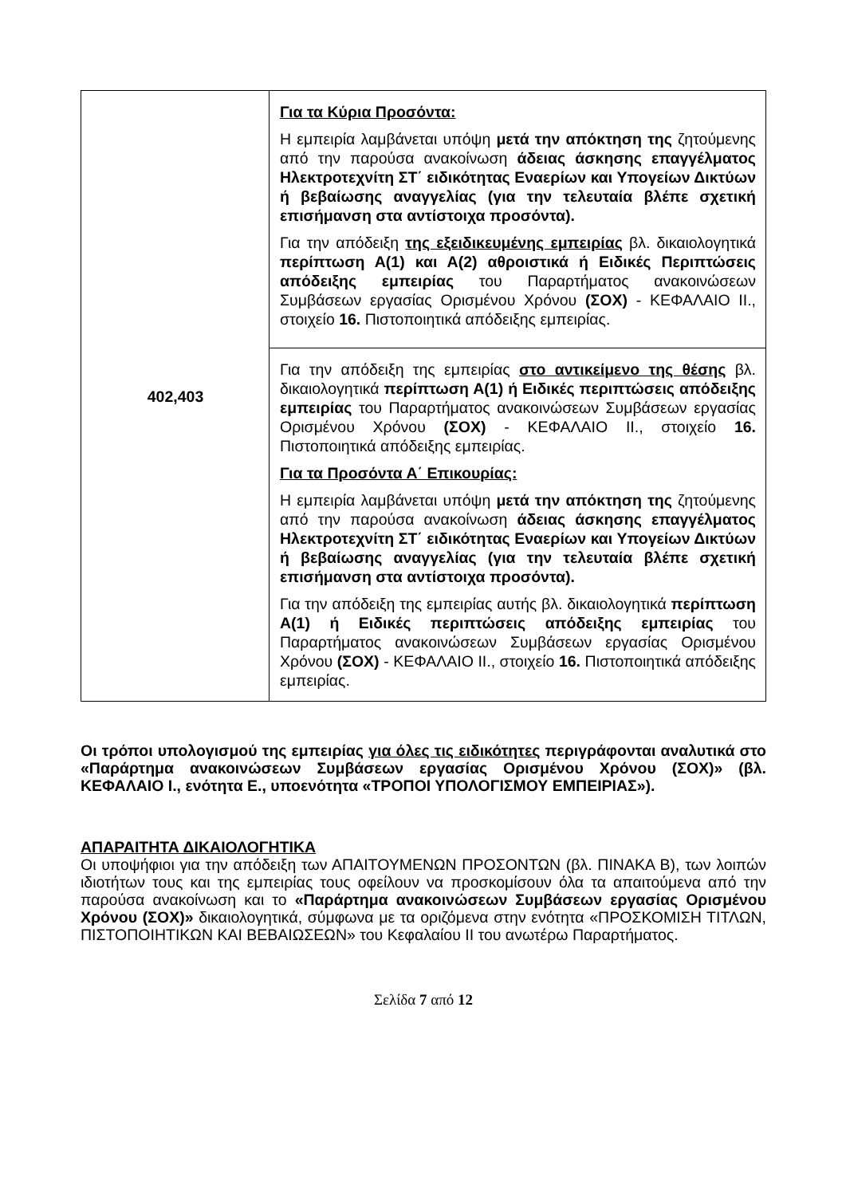| 402,403 | Για τα Κύρια Προσόντα: Η εμπειρία λαμβάνεται υπόψη μετά την απόκτηση της ζητούμενης από την παρούσα ανακοίνωση άδειας άσκησης επαγγέλματος Ηλεκτροτεχνίτη ΣΤ΄ ειδικότητας Εναερίων και Υπογείων Δικτύων ή βεβαίωσης αναγγελίας (για την τελευταία βλέπε σχετική επισήμανση στα αντίστοιχα προσόντα). Για την απόδειξη της εξειδικευμένης εμπειρίας βλ. δικαιολογητικά περίπτωση Α(1) και Α(2) αθροιστικά ή Ειδικές Περιπτώσεις απόδειξης εμπειρίας του Παραρτήματος ανακοινώσεων Συμβάσεων εργασίας Ορισμένου Χρόνου (ΣΟΧ) - ΚΕΦΑΛΑΙΟ ΙΙ., στοιχείο 16. Πιστοποιητικά απόδειξης εμπειρίας. |
| | Για την απόδειξη της εμπειρίας στο αντικείμενο της θέσης βλ. δικαιολογητικά περίπτωση Α(1) ή Ειδικές περιπτώσεις απόδειξης εμπειρίας του Παραρτήματος ανακοινώσεων Συμβάσεων εργασίας Ορισμένου Χρόνου (ΣΟΧ) - ΚΕΦΑΛΑΙΟ ΙΙ., στοιχείο 16. Πιστοποιητικά απόδειξης εμπειρίας. Για τα Προσόντα Α΄ Επικουρίας: Η εμπειρία λαμβάνεται υπόψη μετά την απόκτηση της ζητούμενης από την παρούσα ανακοίνωση άδειας άσκησης επαγγέλματος Ηλεκτροτεχνίτη ΣΤ΄ ειδικότητας Εναερίων και Υπογείων Δικτύων ή βεβαίωσης αναγγελίας (για την τελευταία βλέπε σχετική επισήμανση στα αντίστοιχα προσόντα). Για την απόδειξη της εμπειρίας αυτής βλ. δικαιολογητικά περίπτωση Α(1) ή Ειδικές περιπτώσεις απόδειξης εμπειρίας του Παραρτήματος ανακοινώσεων Συμβάσεων εργασίας Ορισμένου Χρόνου (ΣΟΧ) - ΚΕΦΑΛΑΙΟ ΙΙ., στοιχείο 16. Πιστοποιητικά απόδειξης εμπειρίας. |
Οι τρόποι υπολογισμού της εμπειρίας για όλες τις ειδικότητες περιγράφονται αναλυτικά στο «Παράρτημα ανακοινώσεων Συμβάσεων εργασίας Ορισμένου Χρόνου (ΣΟΧ)» (βλ. ΚΕΦΑΛΑΙΟ Ι., ενότητα Ε., υποενότητα «ΤΡΟΠΟΙ ΥΠΟΛΟΓΙΣΜΟΥ ΕΜΠΕΙΡΙΑΣ»).
ΑΠΑΡΑΙΤΗΤΑ ΔΙΚΑΙΟΛΟΓΗΤΙΚΑ
Οι υποψήφιοι για την απόδειξη των ΑΠΑΙΤΟΥΜΕΝΩΝ ΠΡΟΣΟΝΤΩΝ (βλ. ΠΙΝΑΚΑ Β), των λοιπών ιδιοτήτων τους και της εμπειρίας τους οφείλουν να προσκομίσουν όλα τα απαιτούμενα από την παρούσα ανακοίνωση και το «Παράρτημα ανακοινώσεων Συμβάσεων εργασίας Ορισμένου Χρόνου (ΣΟΧ)» δικαιολογητικά, σύμφωνα με τα οριζόμενα στην ενότητα «ΠΡΟΣΚΟΜΙΣΗ ΤΙΤΛΩΝ, ΠΙΣΤΟΠΟΙΗΤΙΚΩΝ ΚΑΙ ΒΕΒΑΙΩΣΕΩΝ» του Κεφαλαίου ΙΙ του ανωτέρω Παραρτήματος.
Σελίδα 7 από 12